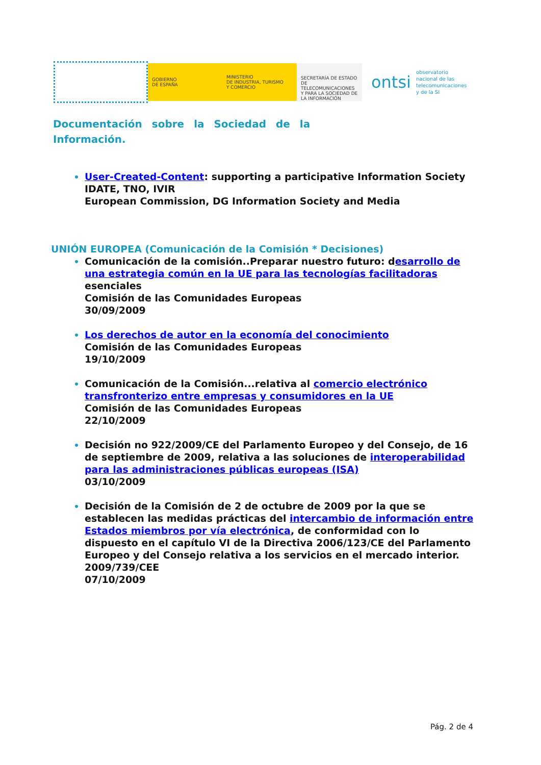GOBIERNO
DE ESPAÑA
MINISTERIO
DE INDUSTRIA, TURISMO
Y COMERCIO
SECRETARÍA DE ESTADO
DE TELECOMUNICACIONES
Y PARA LA SOCIEDAD DE
LA INFORMACIÓN
ontsi
observatorio
nacional de las
telecomunicaciones
y de la SI
Documentación sobre la Sociedad de la
Información.
User-Created-Content: supporting a participative Information Society
IDATE, TNO, IVIR
European Commission, DG Information Society and Media
UNIÓN EUROPEA (Comunicación de la Comisión * Decisiones)
Comunicación de la comisión..Preparar nuestro futuro: desarrollo de una estrategia común en la UE para las tecnologías facilitadoras esenciales
Comisión de las Comunidades Europeas
30/09/2009
Los derechos de autor en la economía del conocimiento
Comisión de las Comunidades Europeas
19/10/2009
Comunicación de la Comisión...relativa al comercio electrónico transfronterizo entre empresas y consumidores en la UE
Comisión de las Comunidades Europeas
22/10/2009
Decisión no 922/2009/CE del Parlamento Europeo y del Consejo, de 16 de septiembre de 2009, relativa a las soluciones de interoperabilidad para las administraciones públicas europeas (ISA)
03/10/2009
Decisión de la Comisión de 2 de octubre de 2009 por la que se establecen las medidas prácticas del intercambio de información entre Estados miembros por vía electrónica, de conformidad con lo dispuesto en el capítulo VI de la Directiva 2006/123/CE del Parlamento Europeo y del Consejo relativa a los servicios en el mercado interior. 2009/739/CEE
07/10/2009
Pág. 2 de 4